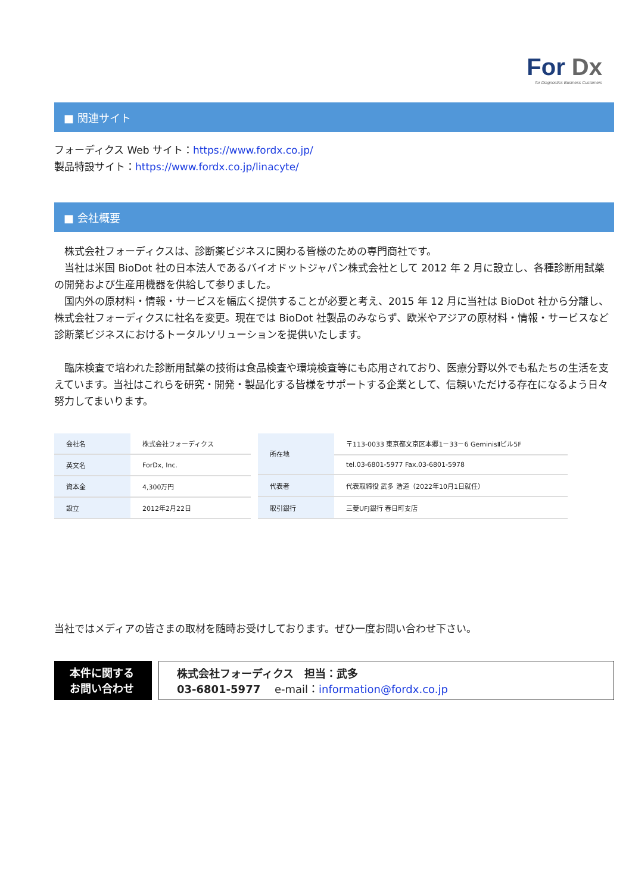For Dx
for Diagnostics Business Customers
■ 関連サイト
フォーディクス Web サイト：https://www.fordx.co.jp/
製品特設サイト：https://www.fordx.co.jp/linacyte/
■ 会社概要
　株式会社フォーディクスは、診断薬ビジネスに関わる皆様のための専門商社です。
　当社は米国 BioDot 社の日本法人であるバイオドットジャパン株式会社として 2012 年 2 月に設立し、各種診断用試薬の開発および生産用機器を供給して参りました。
　国内外の原材料・情報・サービスを幅広く提供することが必要と考え、2015 年 12 月に当社は BioDot 社から分離し、株式会社フォーディクスに社名を変更。現在では BioDot 社製品のみならず、欧米やアジアの原材料・情報・サービスなど診断薬ビジネスにおけるトータルソリューションを提供いたします。
　臨床検査で培われた診断用試薬の技術は食品検査や環境検査等にも応用されており、医療分野以外でも私たちの生活を支えています。当社はこれらを研究・開発・製品化する皆様をサポートする企業として、信頼いただける存在になるよう日々努力してまいります。
| 会社名 | 株式会社フォーディクス |
| 英文名 | ForDx, Inc. |
| 資本金 | 4,300万円 |
| 設立 | 2012年2月22日 |
| 所在地 | 〒113-0033 東京都文京区本郷1－33－6 GeminisⅡビル5F |
| | tel.03-6801-5977 Fax.03-6801-5978 |
| 代表者 | 代表取締役 武多 浩道（2022年10月1日就任） |
| 取引銀行 | 三菱UFJ銀行 春日町支店 |
当社ではメディアの皆さまの取材を随時お受けしております。ぜひ一度お問い合わせ下さい。
本件に関する
お問い合わせ
株式会社フォーディクス　担当：武多
03-6801-5977　 e-mail：information@fordx.co.jp